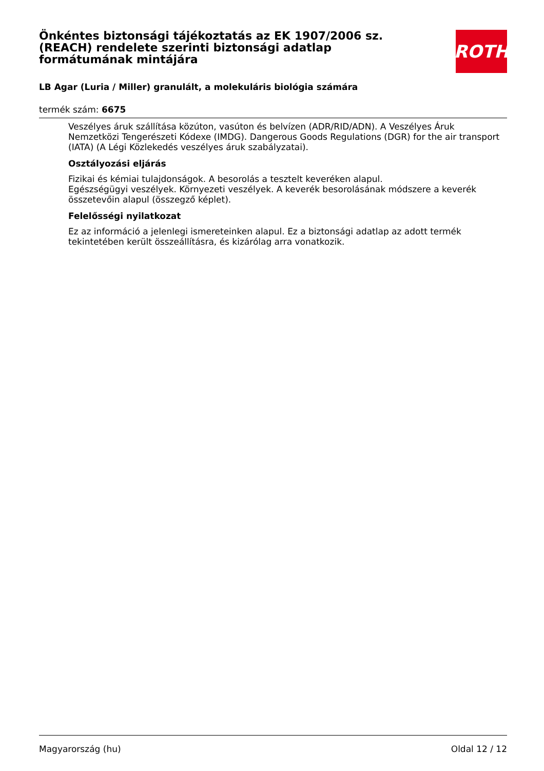Önkéntes biztonsági tájékoztatás az EK 1907/2006 sz. (REACH) rendelete szerinti biztonsági adatlap formátumának mintájára
ROTH
LB Agar (Luria / Miller) granulált, a molekuláris biológia számára
termék szám: 6675
Veszélyes áruk szállítása közúton, vasúton és belvízen (ADR/RID/ADN). A Veszélyes Áruk Nemzetközi Tengerészeti Kódexe (IMDG). Dangerous Goods Regulations (DGR) for the air transport (IATA) (A Légi Közlekedés veszélyes áruk szabályzatai).
Osztályozási eljárás
Fizikai és kémiai tulajdonságok. A besorolás a tesztelt keveréken alapul.
Egészségügyi veszélyek. Környezeti veszélyek. A keverék besorolásának módszere a keverék összetevőin alapul (összegző képlet).
Felelősségi nyilatkozat
Ez az információ a jelenlegi ismereteinken alapul. Ez a biztonsági adatlap az adott termék tekintetében került összeállításra, és kizárólag arra vonatkozik.
Magyarország (hu) Oldal 12 / 12